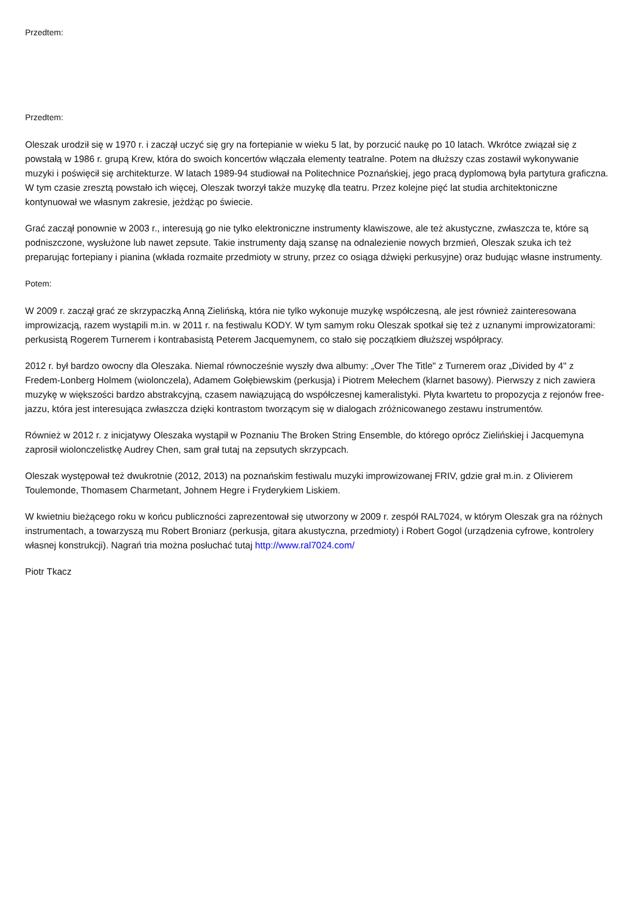Przedtem:
Przedtem:
Oleszak urodził się w 1970 r. i zaczął uczyć się gry na fortepianie w wieku 5 lat, by porzucić naukę po 10 latach. Wkrótce związał się z powstałą w 1986 r. grupą Krew, która do swoich koncertów włączała elementy teatralne. Potem na dłuższy czas zostawił wykonywanie muzyki i poświęcił się architekturze. W latach 1989-94 studiował na Politechnice Poznańskiej, jego pracą dyplomową była partytura graficzna. W tym czasie zresztą powstało ich więcej, Oleszak tworzył także muzykę dla teatru. Przez kolejne pięć lat studia architektoniczne kontynuował we własnym zakresie, jeżdżąc po świecie.
Grać zaczął ponownie w 2003 r., interesują go nie tylko elektroniczne instrumenty klawiszowe, ale też akustyczne, zwłaszcza te, które są podniszczone, wysłużone lub nawet zepsute. Takie instrumenty dają szansę na odnalezienie nowych brzmień, Oleszak szuka ich też preparując fortepiany i pianina (wkłada rozmaite przedmioty w struny, przez co osiąga dźwięki perkusyjne) oraz budując własne instrumenty.
Potem:
W 2009 r. zaczął grać ze skrzypaczką Anną Zielińską, która nie tylko wykonuje muzykę współczesną, ale jest również zainteresowana improwizacją, razem wystąpili m.in. w 2011 r. na festiwalu KODY. W tym samym roku Oleszak spotkał się też z uznanymi improwizatorami: perkusistą Rogerem Turnerem i kontrabasistą Peterem Jacquemynem, co stało się początkiem dłuższej współpracy.
2012 r. był bardzo owocny dla Oleszaka. Niemal równocześnie wyszły dwa albumy: „Over The Title" z Turnerem oraz „Divided by 4" z Fredem-Lonberg Holmem (wiolonczela), Adamem Gołębiewskim (perkusja) i Piotrem Mełechem (klarnet basowy). Pierwszy z nich zawiera muzykę w większości bardzo abstrakcyjną, czasem nawiązującą do współczesnej kameralistyki. Płyta kwartetu to propozycja z rejonów free-jazzu, która jest interesująca zwłaszcza dzięki kontrastom tworzącym się w dialogach zróżnicowanego zestawu instrumentów.
Również w 2012 r. z inicjatywy Oleszaka wystąpił w Poznaniu The Broken String Ensemble, do którego oprócz Zielińskiej i Jacquemyna zaprosił wiolonczelistkę Audrey Chen, sam grał tutaj na zepsutych skrzypcach.
Oleszak występował też dwukrotnie (2012, 2013) na poznańskim festiwalu muzyki improwizowanej FRIV, gdzie grał m.in. z Olivierem Toulemonde, Thomasem Charmetant, Johnem Hegre i Fryderykiem Liskiem.
W kwietniu bieżącego roku w końcu publiczności zaprezentował się utworzony w 2009 r. zespół RAL7024, w którym Oleszak gra na różnych instrumentach, a towarzyszą mu Robert Broniarz (perkusja, gitara akustyczna, przedmioty) i Robert Gogol (urządzenia cyfrowe, kontrolery własnej konstrukcji). Nagrań tria można posłuchać tutaj http://www.ral7024.com/
Piotr Tkacz